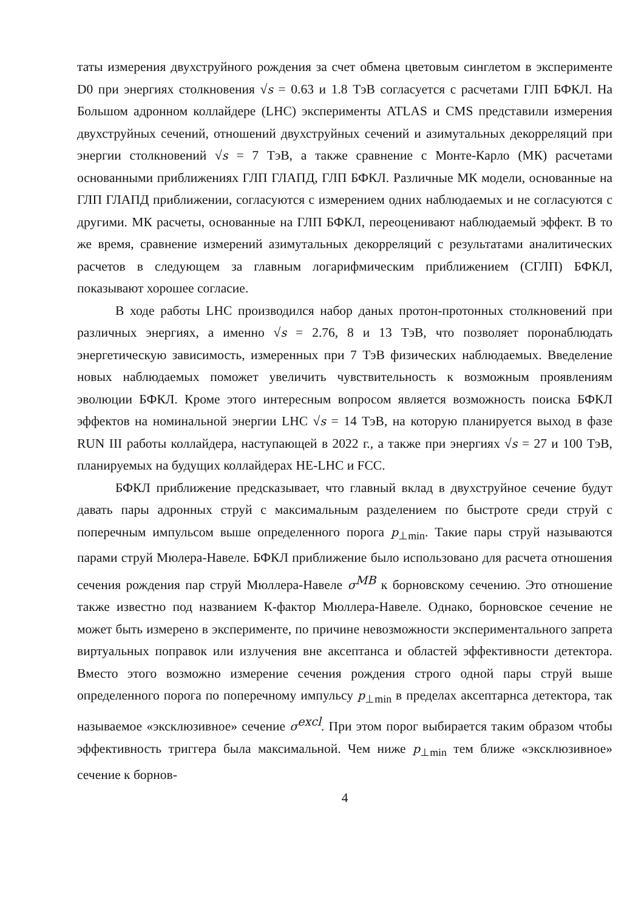таты измерения двухструйного рождения за счет обмена цветовым синглетом в эксперименте D0 при энергиях столкновения √s = 0.63 и 1.8 ТэВ согласуется с расчетами ГЛП БФКЛ. На Большом адронном коллайдере (LHC) эксперименты ATLAS и CMS представили измерения двухструйных сечений, отношений двухструйных сечений и азимутальных декорреляций при энергии столкновений √s = 7 ТэВ, а также сравнение с Монте-Карло (МК) расчетами основанными приближениях ГЛП ГЛАПД, ГЛП БФКЛ. Различные МК модели, основанные на ГЛП ГЛАПД приближении, согласуются с измерением одних наблюдаемых и не согласуются с другими. МК расчеты, основанные на ГЛП БФКЛ, переоценивают наблюдаемый эффект. В то же время, сравнение измерений азимутальных декорреляций с результатами аналитических расчетов в следующем за главным логарифмическим приближением (СГЛП) БФКЛ, показывают хорошее согласие.
В ходе работы LHC производился набор даных протон-протонных столкновений при различных энергиях, а именно √s = 2.76, 8 и 13 ТэВ, что позволяет поронаблюдать энергетическую зависимость, измеренных при 7 ТэВ физических наблюдаемых. Введеление новых наблюдаемых поможет увеличить чувствительность к возможным проявлениям эволюции БФКЛ. Кроме этого интересным вопросом является возможность поиска БФКЛ эффектов на номинальной энергии LHC √s = 14 ТэВ, на которую планируется выход в фазе RUN III работы коллайдера, наступающей в 2022 г., а также при энергиях √s = 27 и 100 ТэВ, планируемых на будущих коллайдерах HE-LHC и FCC.
БФКЛ приближение предсказывает, что главный вклад в двухструйное сечение будут давать пары адронных струй с максимальным разделением по быстроте среди струй с поперечным импульсом выше определенного порога p<sub>⊥min</sub>. Такие пары струй называются парами струй Мюлера-Навеле. БФКЛ приближение было использовано для расчета отношения сечения рождения пар струй Мюллера-Навеле σ<sup>MB</sup> к борновскому сечению. Это отношение также известно под названием К-фактор Мюллера-Навеле. Однако, борновское сечение не может быть измерено в эксперименте, по причине невозможности экспериментального запрета виртуальных поправок или излучения вне аксептанса и областей эффективности детектора. Вместо этого возможно измерение сечения рождения строго одной пары струй выше определенного порога по поперечному импульсу p<sub>⊥min</sub> в пределах аксептарнса детектора, так называемое «эксклюзивное» сечение σ<sup>excl</sup>. При этом порог выбирается таким образом чтобы эффективность триггера была максимальной. Чем ниже p<sub>⊥min</sub> тем ближе «эксклюзивное» сечение к борнов-
4